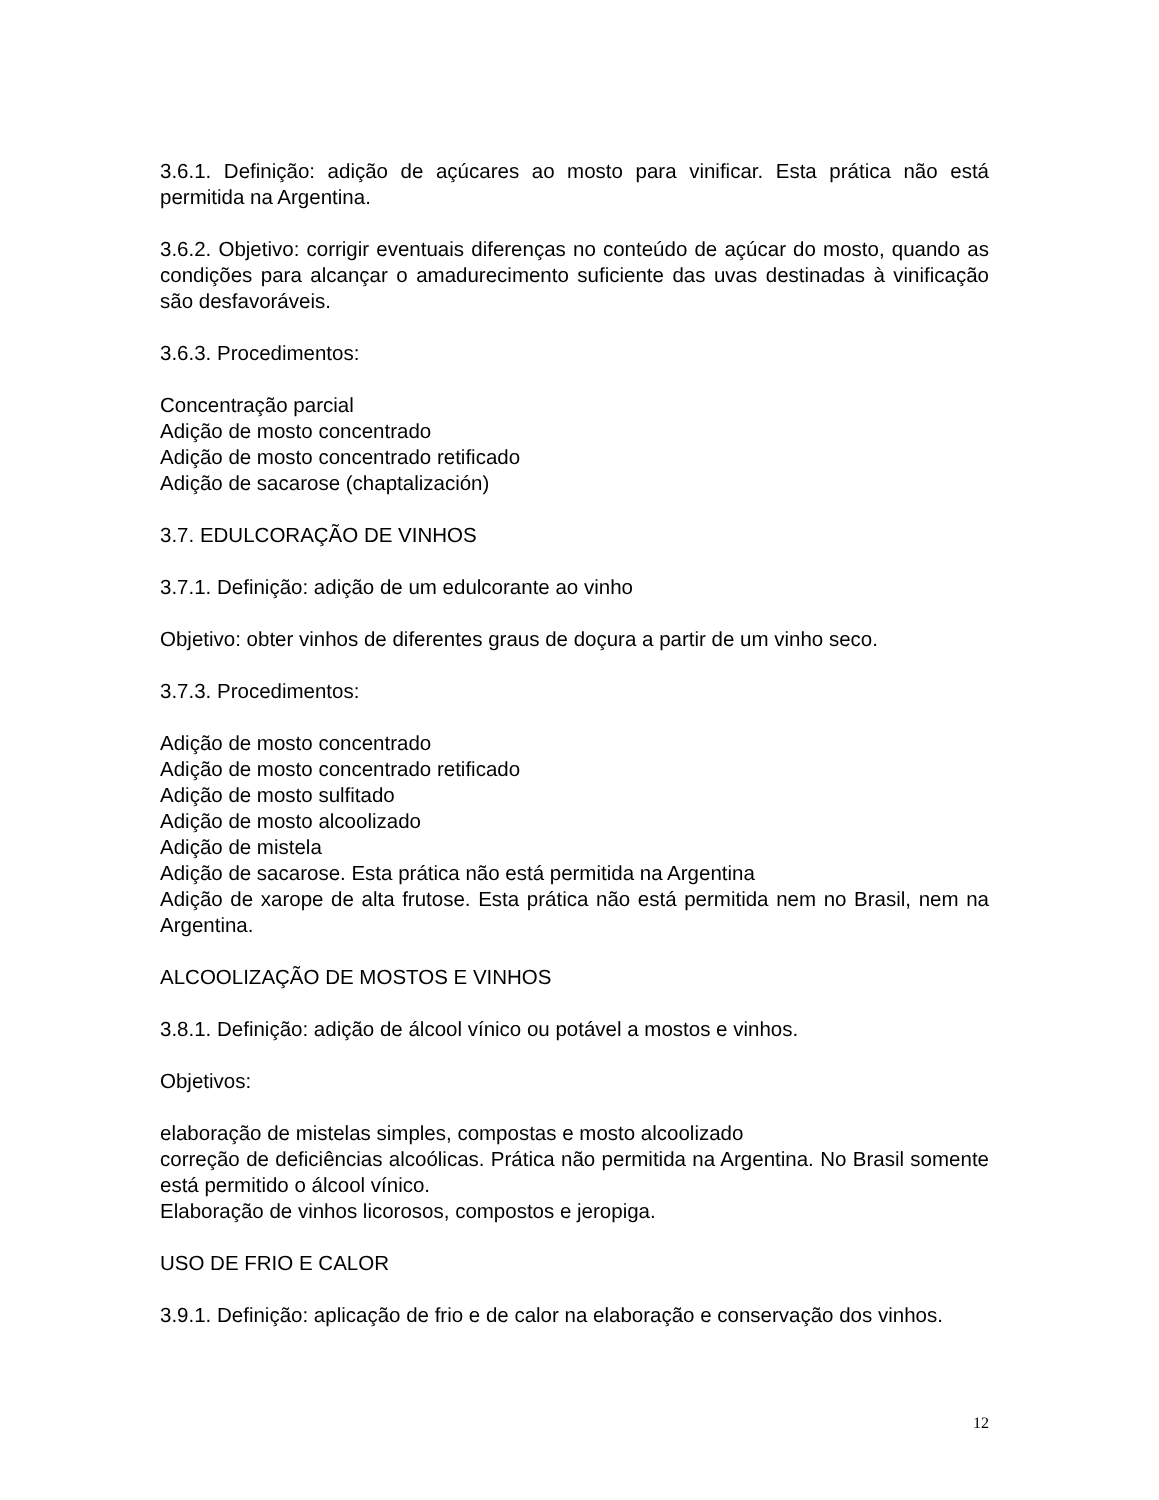3.6.1. Definição: adição de açúcares ao mosto para vinificar. Esta prática não está permitida na Argentina.
3.6.2. Objetivo: corrigir eventuais diferenças no conteúdo de açúcar do mosto, quando as condições para alcançar o amadurecimento suficiente das uvas destinadas à vinificação são desfavoráveis.
3.6.3. Procedimentos:
Concentração parcial
Adição de mosto concentrado
Adição de mosto concentrado retificado
Adição de sacarose (chaptalización)
3.7. EDULCORAÇÃO DE VINHOS
3.7.1. Definição: adição de um edulcorante ao vinho
Objetivo: obter vinhos de diferentes graus de doçura a partir de um vinho seco.
3.7.3. Procedimentos:
Adição de mosto concentrado
Adição de mosto concentrado retificado
Adição de mosto sulfitado
Adição de mosto alcoolizado
Adição de mistela
Adição de sacarose. Esta prática não está permitida na Argentina
Adição de xarope de alta frutose. Esta prática não está permitida nem no Brasil, nem na Argentina.
ALCOOLIZAÇÃO DE MOSTOS E VINHOS
3.8.1. Definição: adição de álcool vínico ou potável a mostos e vinhos.
Objetivos:
elaboração de mistelas simples, compostas e mosto alcoolizado
correção de deficiências alcoólicas. Prática não permitida na Argentina. No Brasil somente está permitido o álcool vínico.
Elaboração de vinhos licorosos, compostos e jeropiga.
USO DE FRIO E CALOR
3.9.1. Definição: aplicação de frio e de calor na elaboração e conservação dos vinhos.
12